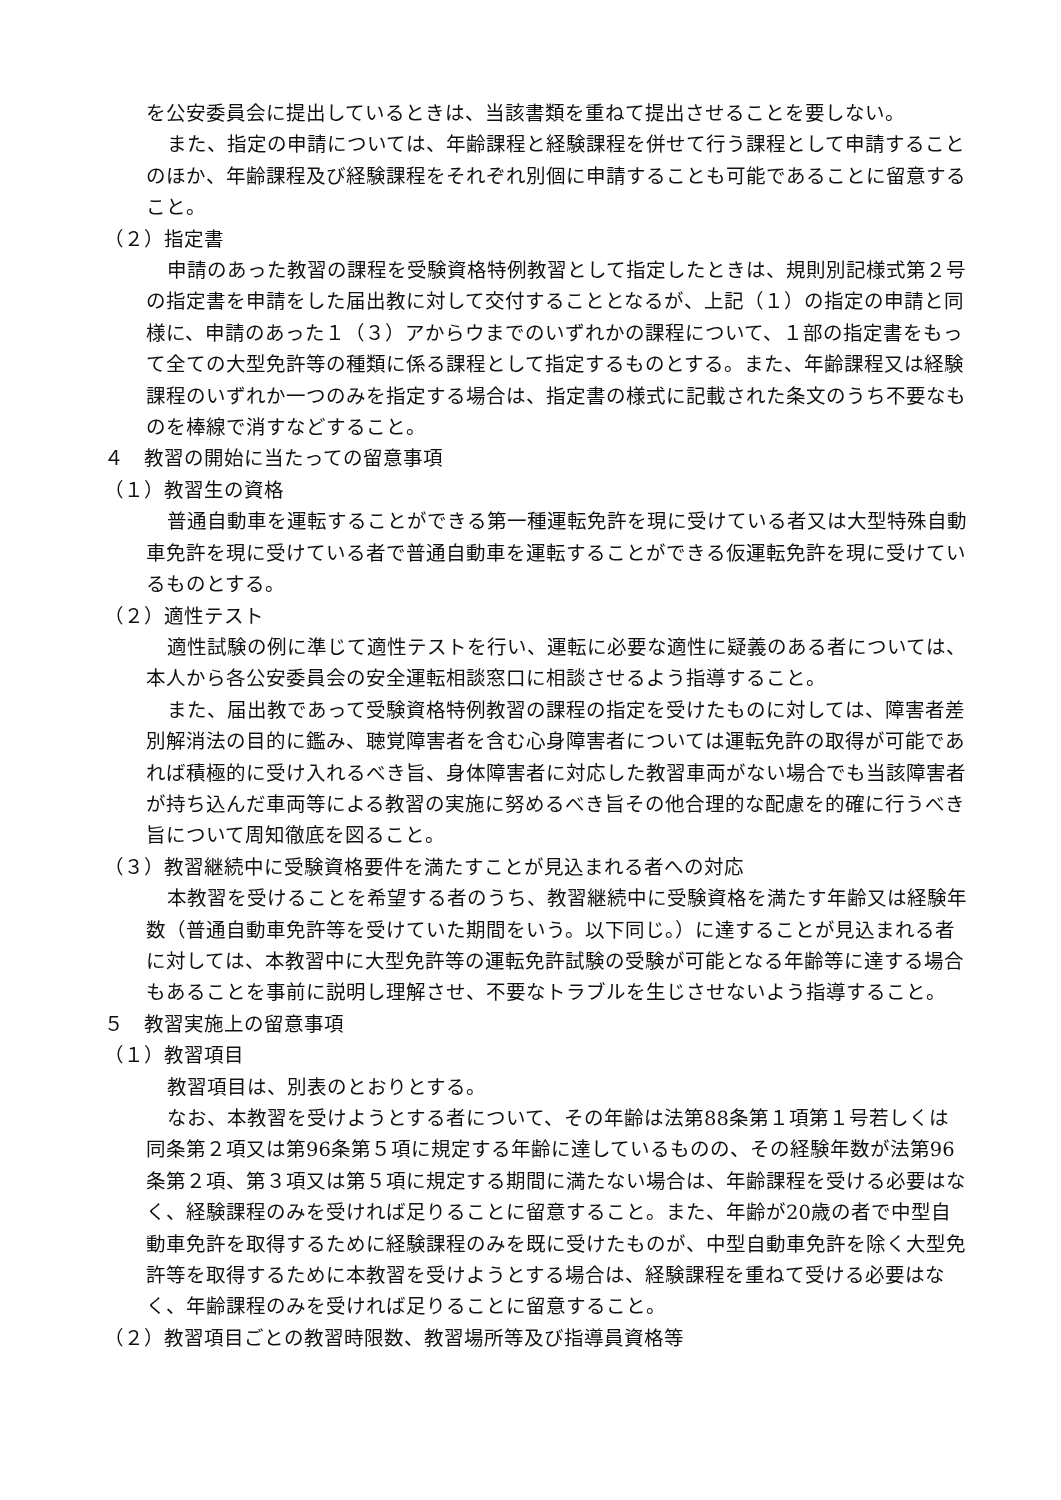を公安委員会に提出しているときは、当該書類を重ねて提出させることを要しない。
また、指定の申請については、年齢課程と経験課程を併せて行う課程として申請することのほか、年齢課程及び経験課程をそれぞれ別個に申請することも可能であることに留意すること。
（２）指定書
申請のあった教習の課程を受験資格特例教習として指定したときは、規則別記様式第２号の指定書を申請をした届出教に対して交付することとなるが、上記（１）の指定の申請と同様に、申請のあった１（３）アからウまでのいずれかの課程について、１部の指定書をもって全ての大型免許等の種類に係る課程として指定するものとする。また、年齢課程又は経験課程のいずれか一つのみを指定する場合は、指定書の様式に記載された条文のうち不要なものを棒線で消すなどすること。
４　教習の開始に当たっての留意事項
（１）教習生の資格
普通自動車を運転することができる第一種運転免許を現に受けている者又は大型特殊自動車免許を現に受けている者で普通自動車を運転することができる仮運転免許を現に受けているものとする。
（２）適性テスト
適性試験の例に準じて適性テストを行い、運転に必要な適性に疑義のある者については、本人から各公安委員会の安全運転相談窓口に相談させるよう指導すること。
また、届出教であって受験資格特例教習の課程の指定を受けたものに対しては、障害者差別解消法の目的に鑑み、聴覚障害者を含む心身障害者については運転免許の取得が可能であれば積極的に受け入れるべき旨、身体障害者に対応した教習車両がない場合でも当該障害者が持ち込んだ車両等による教習の実施に努めるべき旨その他合理的な配慮を的確に行うべき旨について周知徹底を図ること。
（３）教習継続中に受験資格要件を満たすことが見込まれる者への対応
本教習を受けることを希望する者のうち、教習継続中に受験資格を満たす年齢又は経験年数（普通自動車免許等を受けていた期間をいう。以下同じ。）に達することが見込まれる者に対しては、本教習中に大型免許等の運転免許試験の受験が可能となる年齢等に達する場合もあることを事前に説明し理解させ、不要なトラブルを生じさせないよう指導すること。
５　教習実施上の留意事項
（１）教習項目
教習項目は、別表のとおりとする。
なお、本教習を受けようとする者について、その年齢は法第88条第１項第１号若しくは同条第２項又は第96条第５項に規定する年齢に達しているものの、その経験年数が法第96条第２項、第３項又は第５項に規定する期間に満たない場合は、年齢課程を受ける必要はなく、経験課程のみを受ければ足りることに留意すること。また、年齢が20歳の者で中型自動車免許を取得するために経験課程のみを既に受けたものが、中型自動車免許を除く大型免許等を取得するために本教習を受けようとする場合は、経験課程を重ねて受ける必要はなく、年齢課程のみを受ければ足りることに留意すること。
（２）教習項目ごとの教習時限数、教習場所等及び指導員資格等